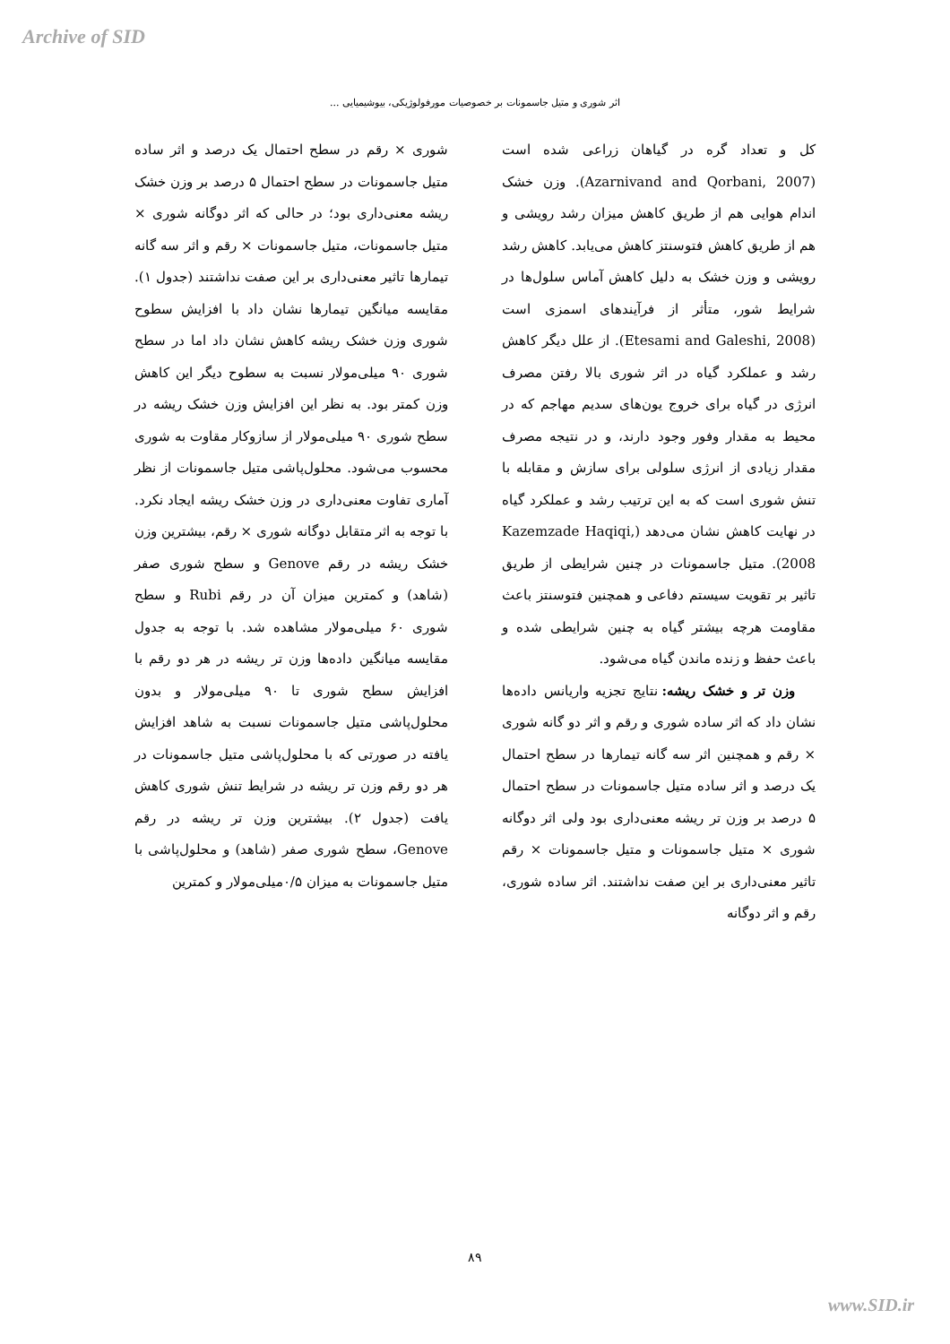Archive of SID
اثر شوری و متیل جاسمونات بر خصوصیات مورفولوژیکی، بیوشیمیایی ...
کل و تعداد گره در گیاهان زراعی شده است (Azarnivand and Qorbani, 2007). وزن خشک اندام هوایی هم از طریق کاهش میزان رشد رویشی و هم از طریق کاهش فتوسنتز کاهش می‌یابد. کاهش رشد رویشی و وزن خشک به دلیل کاهش آماس سلول‌ها در شرایط شور، متأثر از فرآیندهای اسمزی است (Etesami and Galeshi, 2008). از علل دیگر کاهش رشد و عملکرد گیاه در اثر شوری بالا رفتن مصرف انرژی در گیاه برای خروج یون‌های سدیم مهاجم که در محیط به مقدار وفور وجود دارند، و در نتیجه مصرف مقدار زیادی از انرژی سلولی برای سازش و مقابله با تنش شوری است که به این ترتیب رشد و عملکرد گیاه در نهایت کاهش نشان می‌دهد (Kazemzade Haqiqi, 2008). متیل جاسمونات در چنین شرایطی از طریق تاثیر بر تقویت سیستم دفاعی و همچنین فتوسنتز باعث مقاومت هرچه بیشتر گیاه به چنین شرایطی شده و باعث حفظ و زنده ماندن گیاه می‌شود.
وزن تر و خشک ریشه: نتایج تجزیه واریانس داده‌ها نشان داد که اثر ساده شوری و رقم و اثر دو گانه شوری × رقم و همچنین اثر سه گانه تیمارها در سطح احتمال یک درصد و اثر ساده متیل جاسمونات در سطح احتمال ۵ درصد بر وزن تر ریشه معنی‌داری بود ولی اثر دوگانه شوری × متیل جاسمونات و متیل جاسمونات × رقم تاثیر معنی‌داری بر این صفت نداشتند. اثر ساده شوری، رقم و اثر دوگانه
شوری × رقم در سطح احتمال یک درصد و اثر ساده متیل جاسمونات در سطح احتمال ۵ درصد بر وزن خشک ریشه معنی‌داری بود؛ در حالی که اثر دوگانه شوری × متیل جاسمونات، متیل جاسمونات × رقم و اثر سه گانه تیمارها تاثیر معنی‌داری بر این صفت نداشتند (جدول ۱). مقایسه میانگین تیمارها نشان داد با افزایش سطوح شوری وزن خشک ریشه کاهش نشان داد اما در سطح شوری ۹۰ میلی‌مولار نسبت به سطوح دیگر این کاهش وزن کمتر بود. به نظر این افزایش وزن خشک ریشه در سطح شوری ۹۰ میلی‌مولار از سازوکار مقاوت به شوری محسوب می‌شود. محلول‌پاشی متیل جاسمونات از نظر آماری تفاوت معنی‌داری در وزن خشک ریشه ایجاد نکرد. با توجه به اثر متقابل دوگانه شوری × رقم، بیشترین وزن خشک ریشه در رقم Genove و سطح شوری صفر (شاهد) و کمترین میزان آن در رقم Rubi و سطح شوری ۶۰ میلی‌مولار مشاهده شد. با توجه به جدول مقایسه میانگین داده‌ها وزن تر ریشه در هر دو رقم با افزایش سطح شوری تا ۹۰ میلی‌مولار و بدون محلول‌پاشی متیل جاسمونات نسبت به شاهد افزایش یافته در صورتی که با محلول‌پاشی متیل جاسمونات در هر دو رقم وزن تر ریشه در شرایط تنش شوری کاهش یافت (جدول ۲). بیشترین وزن تر ریشه در رقم Genove، سطح شوری صفر (شاهد) و محلول‌پاشی با متیل جاسمونات به میزان ۰/۵میلی‌مولار و کمترین
۸۹
www.SID.ir